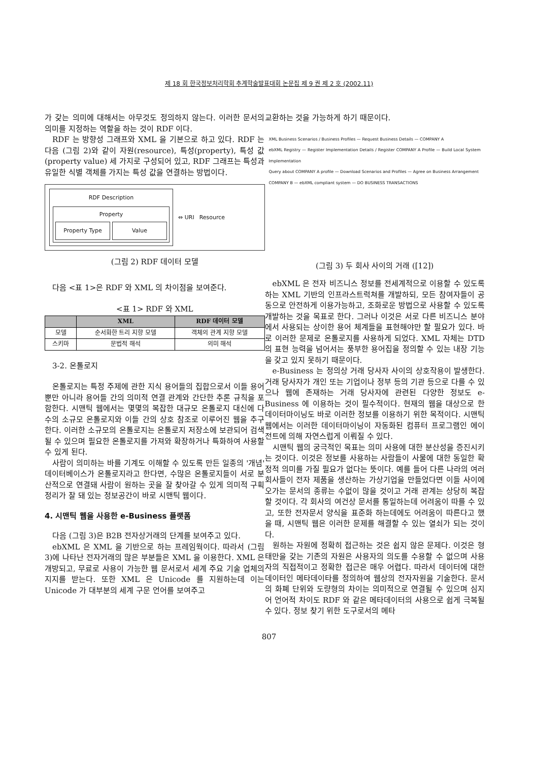제 18 회 한국정보처리학회 추계학술발표대회 논문집 제 9 권 제 2 호 (2002.11)
가 갖는 의미에 대해서는 아무것도 정의하지 않는다. 이러한 문서의 의미를 지정하는 역할을 하는 것이 RDF 이다.
RDF 는 방향성 그래프와 XML 을 기본으로 하고 있다. RDF 는 다음 (그림 2)와 같이 자원(resource), 특성(property), 특성 값(property value) 세 가지로 구성되어 있고, RDF 그래프는 특성과 유일한 식별 객체를 가지는 특성 값을 연결하는 방법이다.
RDF Description
Property
Property Type Value
⇔ URI Resource
(그림 2) RDF 데이터 모델
다음 <표 1>은 RDF 와 XML 의 차이점을 보여준다.
<표 1> RDF 와 XML
| | XML | RDF 데이터 모델 |
| --- | --- | --- |
| 모델 | 순서화한 트리 지향 모델 | 객체의 관계 지향 모델 |
| 스키마 | 문법적 해석 | 의미 해석 |
3-2. 온톨로지
온톨로지는 특정 주제에 관한 지식 용어들의 집합으로서 이들 용어뿐만 아니라 용어들 간의 의미적 연결 관계와 간단한 추론 규칙을 포함한다. 시맨틱 웹에서는 몇몇의 복잡한 대규모 온톨로지 대신에 다수의 소규모 온톨로지와 이들 간의 상호 참조로 이루어진 웹을 추구한다. 이러한 소규모의 온톨로지는 온톨로지 저장소에 보관되어 검색될 수 있으며 필요한 온톨로지를 가져와 확장하거나 특화하여 사용할 수 있게 된다.
사람이 의미하는 바를 기계도 이해할 수 있도록 만든 일종의 '개념' 데이터베이스가 온톨로지라고 한다면, 수많은 온톨로지들이 서로 분산적으로 연결돼 사람이 원하는 곳을 잘 찾아갈 수 있게 의미적 구획 정리가 잘 돼 있는 정보공간이 바로 시맨틱 웹이다.
4. 시맨틱 웹을 사용한 e-Business 플랫폼
다음 (그림 3)은 B2B 전자상거래의 단계를 보여주고 있다.
ebXML 은 XML 을 기반으로 하는 프레임웍이다. 따라서 (그림 3)에 나타난 전자거래의 많은 부분들은 XML 을 이용한다. XML 은 개방되고, 무료로 사용이 가능한 웹 문서로서 세계 주요 기술 업체의 지지를 받는다. 또한 XML 은 Unicode 를 지원하는데 이는 Unicode 가 대부분의 세계 구문 언어를 보여주고
교환하는 것을 가능하게 하기 때문이다.
XML Business Scenarios / Business Profiles — Request Business Details — COMPANY A
ebXML Registry — Register Implementation Details / Register COMPANY A Profile — Build Local System Implementation
Query about COMPANY A profile — Download Scenarios and Profiles — Agree on Business Arrangement
COMPANY B — ebXML compliant system — DO BUSINESS TRANSACTIONS
(그림 3) 두 회사 사이의 거래 ([12])
ebXML 은 전자 비즈니스 정보를 전세계적으로 이용할 수 있도록 하는 XML 기반의 인프라스트럭쳐를 개발하되, 모든 참여자들이 공동으로 안전하게 이용가능하고, 조화로운 방법으로 사용할 수 있도록 개발하는 것을 목표로 한다. 그러나 이것은 서로 다른 비즈니스 분야에서 사용되는 상이한 용어 체계들을 표현해야만 할 필요가 있다. 바로 이러한 문제로 온톨로지를 사용하게 되었다. XML 자체는 DTD 의 표현 능력을 넘어서는 풍부한 용어집을 정의할 수 있는 내장 기능을 갖고 있지 못하기 때문이다.
e-Business 는 정의상 거래 당사자 사이의 상호작용이 발생한다. 거래 당사자가 개인 또는 기업이나 정부 등의 기관 등으로 다를 수 있으나 웹에 존재하는 거래 당사자에 관련된 다양한 정보도 e-Business 에 이용하는 것이 필수적이다. 현재의 웹을 대상으로 한 데이터마이닝도 바로 이러한 정보를 이용하기 위한 목적이다. 시맨틱 웹에서는 이러한 데이터마이닝이 자동화된 컴퓨터 프로그램인 에이전트에 의해 자연스럽게 이뤄질 수 있다.
시맨틱 웹의 궁극적인 목표는 의미 사용에 대한 분산성을 증진시키는 것이다. 이것은 정보를 사용하는 사람들이 사물에 대한 동일한 확정적 의미를 가질 필요가 없다는 뜻이다. 예를 들어 다른 나라의 여러 회사들이 전자 제품을 생산하는 가상기업을 만들었다면 이들 사이에 오가는 문서의 종류는 수없이 많을 것이고 거래 관계는 상당히 복잡할 것이다. 각 회사의 여건상 문서를 통일하는데 어려움이 따를 수 있고, 또한 전자문서 양식을 표준화 하는데에도 어려움이 따른다고 했을 때, 시맨틱 웹은 이러한 문제를 해결할 수 있는 열쇠가 되는 것이다.
원하는 자원에 정확히 접근하는 것은 쉽지 않은 문제다. 이것은 형태만을 갖는 기존의 자원은 사용자의 의도를 수용할 수 없으며 사용자의 직접적이고 정확한 접근은 매우 어렵다. 따라서 데이터에 대한 데이터인 메타데이타를 정의하여 웹상의 전자자원을 기술한다. 문서의 화폐 단위와 도량형의 차이는 의미적으로 연결될 수 있으며 심지어 언어적 차이도 RDF 와 같은 메타데이터의 사용으로 쉽게 극복될 수 있다. 정보 찾기 위한 도구로서의 메타
807